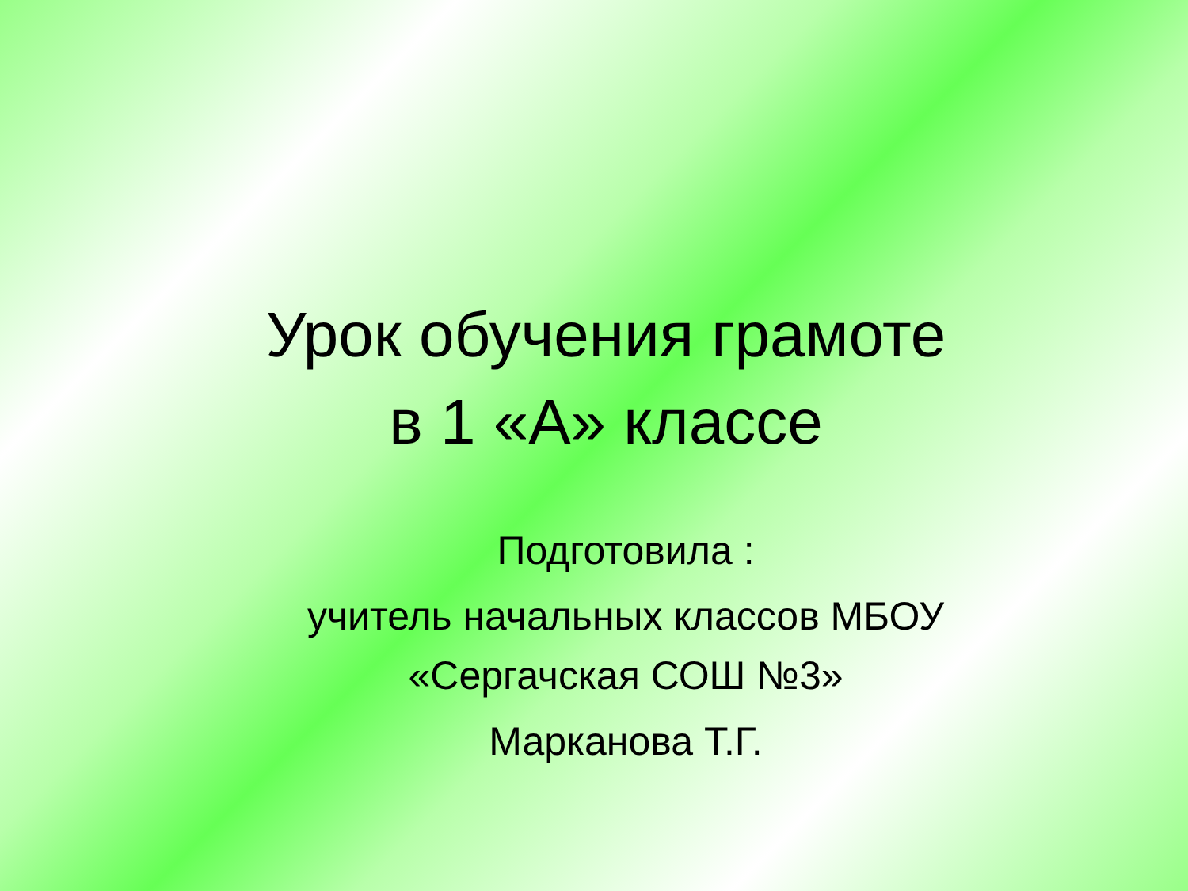Урок обучения грамоте
в 1 «А» классе
Подготовила :
учитель начальных классов МБОУ
«Сергачская СОШ №3»
Марканова Т.Г.